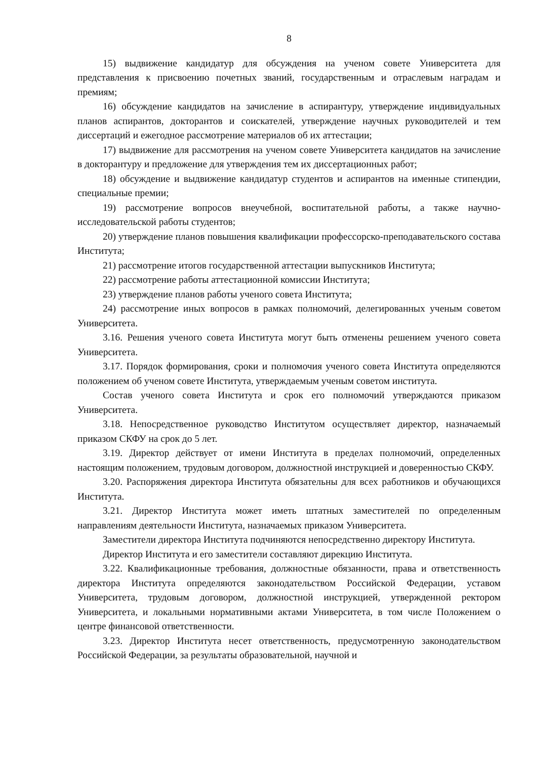8
15) выдвижение кандидатур для обсуждения на ученом совете Университета для представления к присвоению почетных званий, государственным и отраслевым наградам и премиям;
16) обсуждение кандидатов на зачисление в аспирантуру, утверждение индивидуальных планов аспирантов, докторантов и соискателей, утверждение научных руководителей и тем диссертаций и ежегодное рассмотрение материалов об их аттестации;
17) выдвижение для рассмотрения на ученом совете Университета кандидатов на зачисление в докторантуру и предложение для утверждения тем их диссертационных работ;
18) обсуждение и выдвижение кандидатур студентов и аспирантов на именные стипендии, специальные премии;
19) рассмотрение вопросов внеучебной, воспитательной работы, а также научно-исследовательской работы студентов;
20) утверждение планов повышения квалификации профессорско-преподавательского состава Института;
21) рассмотрение итогов государственной аттестации выпускников Института;
22) рассмотрение работы аттестационной комиссии Института;
23) утверждение планов работы ученого совета Института;
24) рассмотрение иных вопросов в рамках полномочий, делегированных ученым советом Университета.
3.16. Решения ученого совета Института могут быть отменены решением ученого совета Университета.
3.17. Порядок формирования, сроки и полномочия ученого совета Института определяются положением об ученом совете Института, утверждаемым ученым советом института.
Состав ученого совета Института и срок его полномочий утверждаются приказом Университета.
3.18. Непосредственное руководство Институтом осуществляет директор, назначаемый приказом СКФУ на срок до 5 лет.
3.19. Директор действует от имени Института в пределах полномочий, определенных настоящим положением, трудовым договором, должностной инструкцией и доверенностью СКФУ.
3.20. Распоряжения директора Института обязательны для всех работников и обучающихся Института.
3.21. Директор Института может иметь штатных заместителей по определенным направлениям деятельности Института, назначаемых приказом Университета.
Заместители директора Института подчиняются непосредственно директору Института.
Директор Института и его заместители составляют дирекцию Института.
3.22. Квалификационные требования, должностные обязанности, права и ответственность директора Института определяются законодательством Российской Федерации, уставом Университета, трудовым договором, должностной инструкцией, утвержденной ректором Университета, и локальными нормативными актами Университета, в том числе Положением о центре финансовой ответственности.
3.23. Директор Института несет ответственность, предусмотренную законодательством Российской Федерации, за результаты образовательной, научной и